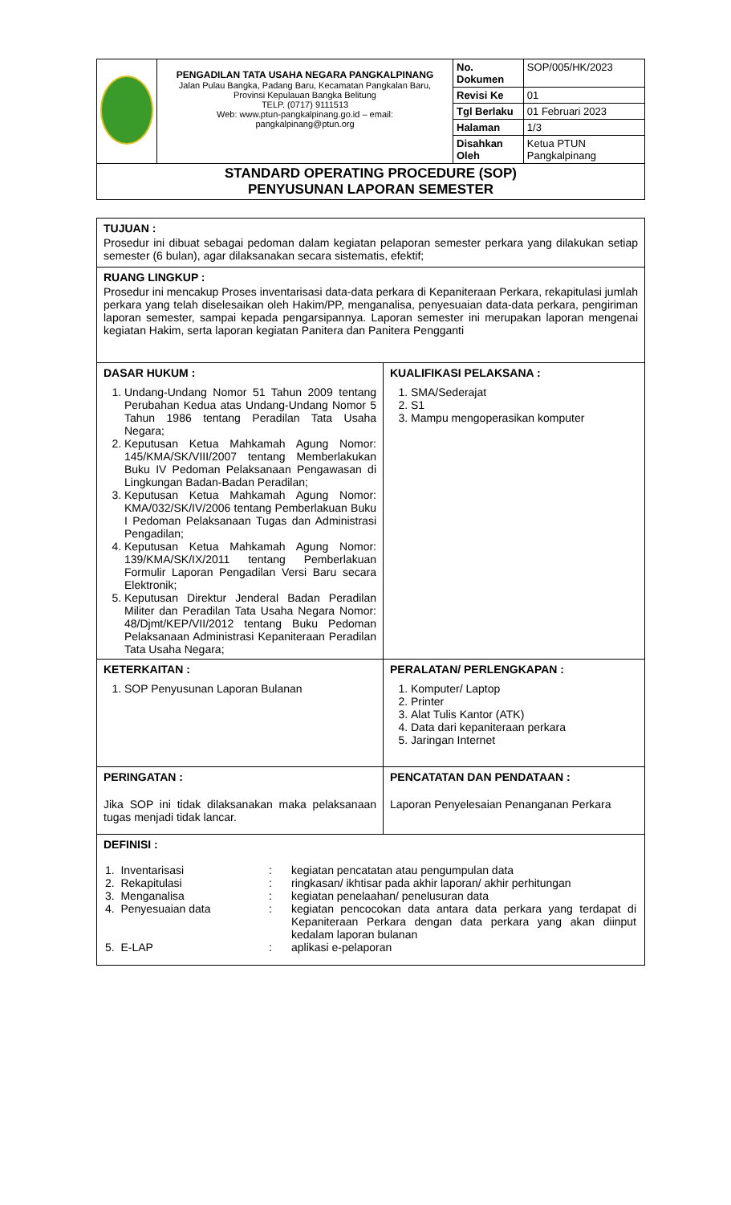| | PENGADILAN TATA USAHA NEGARA PANGKALPINANG Jalan Pulau Bangka, Padang Baru, Kecamatan Pangkalan Baru, Provinsi Kepulauan Bangka Belitung TELP. (0717) 9111513 Web: www.ptun-pangkalpinang.go.id – email: pangkalpinang@ptun.org | No. Dokumen | SOP/005/HK/2023 |
| | | Revisi Ke | 01 |
| | | Tgl Berlaku | 01 Februari 2023 |
| | | Halaman | 1/3 |
| | | Disahkan Oleh | Ketua PTUN Pangkalpinang |
| STANDARD OPERATING PROCEDURE (SOP) PENYUSUNAN LAPORAN SEMESTER | | | |
| TUJUAN : Prosedur ini dibuat sebagai pedoman dalam kegiatan pelaporan semester perkara yang dilakukan setiap semester (6 bulan), agar dilaksanakan secara sistematis, efektif; | |
| RUANG LINGKUP : Prosedur ini mencakup Proses inventarisasi data-data perkara di Kepaniteraan Perkara, rekapitulasi jumlah perkara yang telah diselesaikan oleh Hakim/PP, menganalisa, penyesuaian data-data perkara, pengiriman laporan semester, sampai kepada pengarsipannya. Laporan semester ini merupakan laporan mengenai kegiatan Hakim, serta laporan kegiatan Panitera dan Panitera Pengganti | |
| DASAR HUKUM : 1. Undang-Undang Nomor 51 Tahun 2009 tentang Perubahan Kedua atas Undang-Undang Nomor 5 Tahun 1986 tentang Peradilan Tata Usaha Negara; 2. Keputusan Ketua Mahkamah Agung Nomor: 145/KMA/SK/VIII/2007 tentang Memberlakukan Buku IV Pedoman Pelaksanaan Pengawasan di Lingkungan Badan-Badan Peradilan; 3. Keputusan Ketua Mahkamah Agung Nomor: KMA/032/SK/IV/2006 tentang Pemberlakuan Buku I Pedoman Pelaksanaan Tugas dan Administrasi Pengadilan; 4. Keputusan Ketua Mahkamah Agung Nomor: 139/KMA/SK/IX/2011 tentang Pemberlakuan Formulir Laporan Pengadilan Versi Baru secara Elektronik; 5. Keputusan Direktur Jenderal Badan Peradilan Militer dan Peradilan Tata Usaha Negara Nomor: 48/Djmt/KEP/VII/2012 tentang Buku Pedoman Pelaksanaan Administrasi Kepaniteraan Peradilan Tata Usaha Negara; | KUALIFIKASI PELAKSANA : 1. SMA/Sederajat 2. S1 3. Mampu mengoperasikan komputer |
| KETERKAITAN : 1. SOP Penyusunan Laporan Bulanan | PERALATAN/ PERLENGKAPAN : 1. Komputer/ Laptop 2. Printer 3. Alat Tulis Kantor (ATK) 4. Data dari kepaniteraan perkara 5. Jaringan Internet |
| PERINGATAN : Jika SOP ini tidak dilaksanakan maka pelaksanaan tugas menjadi tidak lancar. | PENCATATAN DAN PENDATAAN : Laporan Penyelesaian Penanganan Perkara |
| DEFINISI : / 1. Inventarisasi / : / kegiatan pencatatan atau pengumpulan data / / 2. Rekapitulasi / : / ringkasan/ ikhtisar pada akhir laporan/ akhir perhitungan / / 3. Menganalisa / : / kegiatan penelaahan/ penelusuran data / / 4. Penyesuaian data / : / kegiatan pencocokan data antara data perkara yang terdapat di Kepaniteraan Perkara dengan data perkara yang akan diinput kedalam laporan bulanan / / 5. E-LAP / : / aplikasi e-pelaporan / | |